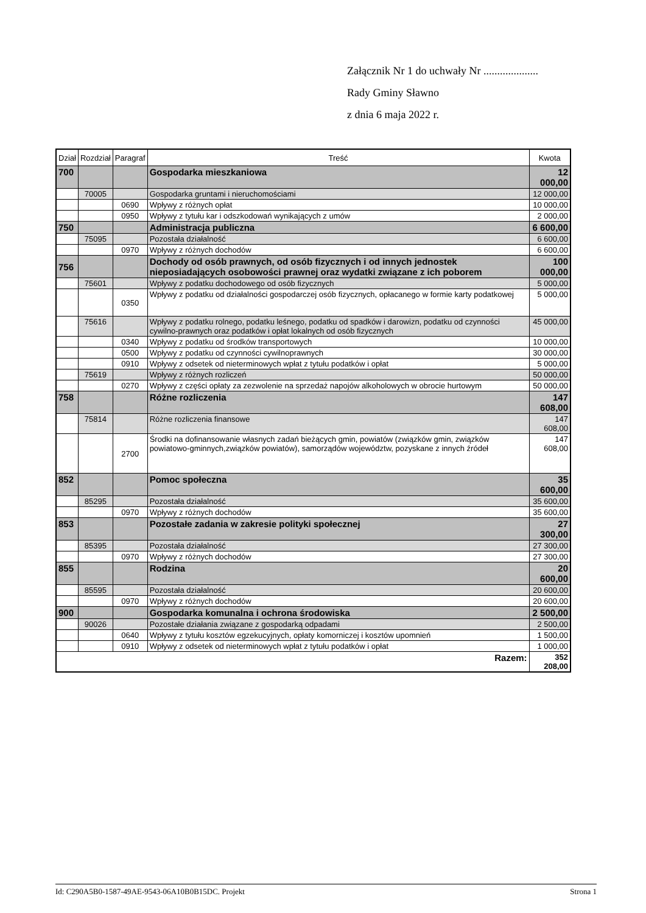Załącznik Nr 1 do uchwały Nr ....................
Rady Gminy Sławno
z dnia 6 maja 2022 r.
| Dział | Rozdział | Paragraf | Treść | Kwota |
| --- | --- | --- | --- | --- |
| 700 | | | Gospodarka mieszkaniowa | 12 000,00 |
| | 70005 | | Gospodarka gruntami i nieruchomościami | 12 000,00 |
| | | 0690 | Wpływy z różnych opłat | 10 000,00 |
| | | 0950 | Wpływy z tytułu kar i odszkodowań wynikających z umów | 2 000,00 |
| 750 | | | Administracja publiczna | 6 600,00 |
| | 75095 | | Pozostała działalność | 6 600,00 |
| | | 0970 | Wpływy z różnych dochodów | 6 600,00 |
| 756 | | | Dochody od osób prawnych, od osób fizycznych i od innych jednostek nieposiadających osobowości prawnej oraz wydatki związane z ich poborem | 100 000,00 |
| | 75601 | | Wpływy z podatku dochodowego od osób fizycznych | 5 000,00 |
| | | 0350 | Wpływy z podatku od działalności gospodarczej osób fizycznych, opłacanego w formie karty podatkowej | 5 000,00 |
| | 75616 | | Wpływy z podatku rolnego, podatku leśnego, podatku od spadków i darowizn, podatku od czynności cywilno-prawnych oraz podatków i opłat lokalnych od osób fizycznych | 45 000,00 |
| | | 0340 | Wpływy z podatku od środków transportowych | 10 000,00 |
| | | 0500 | Wpływy z podatku od czynności cywilnoprawnych | 30 000,00 |
| | | 0910 | Wpływy z odsetek od nieterminowych wpłat z tytułu podatków i opłat | 5 000,00 |
| | 75619 | | Wpływy z różnych rozliczeń | 50 000,00 |
| | | 0270 | Wpływy z części opłaty za zezwolenie na sprzedaż napojów alkoholowych w obrocie hurtowym | 50 000,00 |
| 758 | | | Różne rozliczenia | 147 608,00 |
| | 75814 | | Różne rozliczenia finansowe | 147 608,00 |
| | | 2700 | Środki na dofinansowanie własnych zadań bieżących gmin, powiatów (związków gmin, związków powiatowo-gminnych,związków powiatów), samorządów województw, pozyskane z innych źródeł | 147 608,00 |
| 852 | | | Pomoc społeczna | 35 600,00 |
| | 85295 | | Pozostała działalność | 35 600,00 |
| | | 0970 | Wpływy z różnych dochodów | 35 600,00 |
| 853 | | | Pozostałe zadania w zakresie polityki społecznej | 27 300,00 |
| | 85395 | | Pozostała działalność | 27 300,00 |
| | | 0970 | Wpływy z różnych dochodów | 27 300,00 |
| 855 | | | Rodzina | 20 600,00 |
| | 85595 | | Pozostała działalność | 20 600,00 |
| | | 0970 | Wpływy z różnych dochodów | 20 600,00 |
| 900 | | | Gospodarka komunalna i ochrona środowiska | 2 500,00 |
| | 90026 | | Pozostałe działania związane z gospodarką odpadami | 2 500,00 |
| | | 0640 | Wpływy z tytułu kosztów egzekucyjnych, opłaty komorniczej i kosztów upomnień | 1 500,00 |
| | | 0910 | Wpływy z odsetek od nieterminowych wpłat z tytułu podatków i opłat | 1 000,00 |
| Razem: | | | | 352 208,00 |
Id: C290A5B0-1587-49AE-9543-06A10B0B15DC. Projekt Strona 1